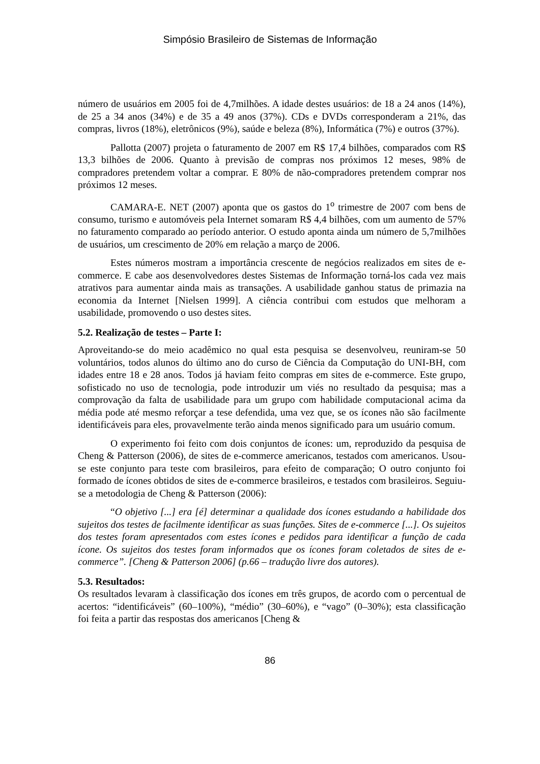Simpósio Brasileiro de Sistemas de Informação
número de usuários em 2005 foi de 4,7milhões. A idade destes usuários: de 18 a 24 anos (14%), de 25 a 34 anos (34%) e de 35 a 49 anos (37%). CDs e DVDs corresponderam a 21%, das compras, livros (18%), eletrônicos (9%), saúde e beleza (8%), Informática (7%) e outros (37%).
Pallotta (2007) projeta o faturamento de 2007 em R$ 17,4 bilhões, comparados com R$ 13,3 bilhões de 2006. Quanto à previsão de compras nos próximos 12 meses, 98% de compradores pretendem voltar a comprar. E 80% de não-compradores pretendem comprar nos próximos 12 meses.
CAMARA-E. NET (2007) aponta que os gastos do 1<sup>o</sup> trimestre de 2007 com bens de consumo, turismo e automóveis pela Internet somaram R$ 4,4 bilhões, com um aumento de 57% no faturamento comparado ao período anterior. O estudo aponta ainda um número de 5,7milhões de usuários, um crescimento de 20% em relação a março de 2006.
Estes números mostram a importância crescente de negócios realizados em sites de e-commerce. E cabe aos desenvolvedores destes Sistemas de Informação torná-los cada vez mais atrativos para aumentar ainda mais as transações. A usabilidade ganhou status de primazia na economia da Internet [Nielsen 1999]. A ciência contribui com estudos que melhoram a usabilidade, promovendo o uso destes sites.
5.2. Realização de testes – Parte I:
Aproveitando-se do meio acadêmico no qual esta pesquisa se desenvolveu, reuniram-se 50 voluntários, todos alunos do último ano do curso de Ciência da Computação do UNI-BH, com idades entre 18 e 28 anos. Todos já haviam feito compras em sites de e-commerce. Este grupo, sofisticado no uso de tecnologia, pode introduzir um viés no resultado da pesquisa; mas a comprovação da falta de usabilidade para um grupo com habilidade computacional acima da média pode até mesmo reforçar a tese defendida, uma vez que, se os ícones não são facilmente identificáveis para eles, provavelmente terão ainda menos significado para um usuário comum.
O experimento foi feito com dois conjuntos de ícones: um, reproduzido da pesquisa de Cheng & Patterson (2006), de sites de e-commerce americanos, testados com americanos. Usou-se este conjunto para teste com brasileiros, para efeito de comparação; O outro conjunto foi formado de ícones obtidos de sites de e-commerce brasileiros, e testados com brasileiros. Seguiu-se a metodologia de Cheng & Patterson (2006):
“O objetivo [...] era [é] determinar a qualidade dos ícones estudando a habilidade dos sujeitos dos testes de facilmente identificar as suas funções. Sites de e-commerce [...]. Os sujeitos dos testes foram apresentados com estes ícones e pedidos para identificar a função de cada ícone. Os sujeitos dos testes foram informados que os ícones foram coletados de sites de e-commerce”. [Cheng & Patterson 2006] (p.66 – tradução livre dos autores).
5.3. Resultados:
Os resultados levaram à classificação dos ícones em três grupos, de acordo com o percentual de acertos: “identificáveis” (60–100%), “médio” (30–60%), e “vago” (0–30%); esta classificação foi feita a partir das respostas dos americanos [Cheng &
86